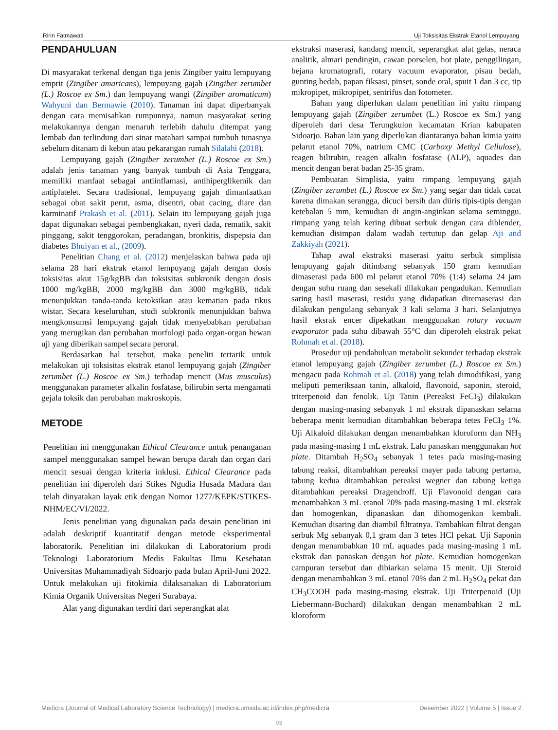Ririn Fatmawati Uji Toksisitas Ekstrak Etanol Lempuyang
PENDAHULUAN
Di masyarakat terkenal dengan tiga jenis Zingiber yaitu lempuyang emprit (Zingiber amaricans), lempuyang gajah (Zingiber zerumbet (L.) Roscoe ex Sm.) dan lempuyang wangi (Zingiber aromaticum) Wahyuni dan Bermawie (2010). Tanaman ini dapat diperbanyak dengan cara memisahkan rumpunnya, namun masyarakat sering melakukannya dengan menaruh terlebih dahulu ditempat yang lembab dan terlindung dari sinar matahari sampai tumbuh tunasnya sebelum ditanam di kebun atau pekarangan rumah Silalahi (2018).
Lempuyang gajah (Zingiber zerumbet (L.) Roscoe ex Sm.) adalah jenis tanaman yang banyak tumbuh di Asia Tenggara, memiliki manfaat sebagai antiinflamasi, antihiperglikemik dan antiplatelet. Secara tradisional, lempuyang gajah dimanfaatkan sebagai obat sakit perut, asma, disentri, obat cacing, diare dan karminatif Prakash et al. (2011). Selain itu lempuyang gajah juga dapat digunakan sebagai pembengkakan, nyeri dada, rematik, sakit pinggang, sakit tenggorokan, peradangan, bronkitis, dispepsia dan diabetes Bhuiyan et al., (2009).
Penelitian Chang et al. (2012) menjelaskan bahwa pada uji selama 28 hari ekstrak etanol lempuyang gajah dengan dosis toksisitas akut 15g/kgBB dan toksisitas subkronik dengan dosis 1000 mg/kgBB, 2000 mg/kgBB dan 3000 mg/kgBB, tidak menunjukkan tanda-tanda ketoksikan atau kematian pada tikus wistar. Secara keseluruhan, studi subkronik menunjukkan bahwa mengkonsumsi lempuyang gajah tidak menyebabkan perubahan yang merugikan dan perubahan morfologi pada organ-organ hewan uji yang diberikan sampel secara peroral.
Berdasarkan hal tersebut, maka peneliti tertarik untuk melakukan uji toksisitas ekstrak etanol lempuyang gajah (Zingiber zerumbet (L.) Roscoe ex Sm.) terhadap mencit (Mus musculus) menggunakan parameter alkalin fosfatase, bilirubin serta mengamati gejala toksik dan perubahan makroskopis.
METODE
Penelitian ini menggunakan Ethical Clearance untuk penanganan sampel menggunakan sampel hewan berupa darah dan organ dari mencit sesuai dengan kriteria inklusi. Ethical Clearance pada penelitian ini diperoleh dari Stikes Ngudia Husada Madura dan telah dinyatakan layak etik dengan Nomor 1277/KEPK/STIKES-NHM/EC/VI/2022.
Jenis penelitian yang digunakan pada desain penelitian ini adalah deskriptif kuantitatif dengan metode eksperimental laboratorik. Penelitian ini dilakukan di Laboratorium prodi Teknologi Laboratorium Medis Fakultas Ilmu Kesehatan Universitas Muhammadiyah Sidoarjo pada bulan April-Juni 2022. Untuk melakukan uji fitokimia dilaksanakan di Laboratorium Kimia Organik Universitas Negeri Surabaya.
Alat yang digunakan terdiri dari seperangkat alat
ekstraksi maserasi, kandang mencit, seperangkat alat gelas, neraca analitik, almari pendingin, cawan porselen, hot plate, penggilingan, bejana kromatografi, rotary vacuum evaporator, pisau bedah, gunting bedah, papan fiksasi, pinset, sonde oral, spuit 1 dan 3 cc, tip mikropipet, mikropipet, sentrifus dan fotometer.
Bahan yang diperlukan dalam penelitian ini yaitu rimpang lempuyang gajah (Zingiber zerumbet (L.) Roscoe ex Sm.) yang diperoleh dari desa Terungkulon kecamatan Krian kabupaten Sidoarjo. Bahan lain yang diperlukan diantaranya bahan kimia yaitu pelarut etanol 70%, natrium CMC (Carboxy Methyl Cellulose), reagen bilirubin, reagen alkalin fosfatase (ALP), aquades dan mencit dengan berat badan 25-35 gram.
Pembuatan Simplisia, yaitu rimpang lempuyang gajah (Zingiber zerumbet (L.) Roscoe ex Sm.) yang segar dan tidak cacat karena dimakan serangga, dicuci bersih dan diiris tipis-tipis dengan ketebalan 5 mm, kemudian di angin-anginkan selama seminggu. rimpang yang telah kering dibuat serbuk dengan cara diblender, kemudian disimpan dalam wadah tertutup dan gelap Aji and Zakkiyah (2021).
Tahap awal ekstraksi maserasi yaitu serbuk simplisia lempuyang gajah ditimbang sebanyak 150 gram kemudian dimaserasi pada 600 ml pelarut etanol 70% (1:4) selama 24 jam dengan suhu ruang dan sesekali dilakukan pengadukan. Kemudian saring hasil maserasi, residu yang didapatkan diremaserasi dan dilakukan pengulang sebanyak 3 kali selama 3 hari. Selanjutnya hasil eksrak encer dipekatkan menggunakan rotary vacuum evaporator pada suhu dibawah 55°C dan diperoleh ekstrak pekat Rohmah et al. (2018).
Prosedur uji pendahuluan metabolit sekunder terhadap ekstrak etanol lempuyang gajah (Zingiber zerumbet (L.) Roscoe ex Sm.) mengacu pada Rohmah et al. (2018) yang telah dimodifikasi, yang meliputi pemeriksaan tanin, alkaloid, flavonoid, saponin, steroid, triterpenoid dan fenolik. Uji Tanin (Pereaksi FeCI<sub>3</sub>) dilakukan dengan masing-masing sebanyak 1 ml ekstrak dipanaskan selama beberapa menit kemudian ditambahkan beberapa tetes FeCI<sub>3</sub> 1%. Uji Alkaloid dilakukan dengan menambahkan kloroform dan NH<sub>3</sub> pada masing-masing 1 mL ekstrak. Lalu panaskan menggunakan hot plate. Ditambah H<sub>2</sub>SO<sub>4</sub> sebanyak 1 tetes pada masing-masing tabung reaksi, ditambahkan pereaksi mayer pada tabung pertama, tabung kedua ditambahkan pereaksi wegner dan tabung ketiga ditambahkan pereaksi Dragendroff. Uji Flavonoid dengan cara menambahkan 3 mL etanol 70% pada masing-masing 1 mL ekstrak dan homogenkan, dipanaskan dan dihomogenkan kembali. Kemudian disaring dan diambil filtratnya. Tambahkan filtrat dengan serbuk Mg sebanyak 0,1 gram dan 3 tetes HCl pekat. Uji Saponin dengan menambahkan 10 mL aquades pada masing-masing 1 mL ekstrak dan panaskan dengan hot plate. Kemudian homogenkan campuran tersebut dan dibiarkan selama 15 menit. Uji Steroid dengan menambahkan 3 mL etanol 70% dan 2 mL H<sub>2</sub>SO<sub>4</sub> pekat dan CH<sub>3</sub>COOH pada masing-masing ekstrak. Uji Triterpenoid (Uji Liebermann-Buchard) dilakukan dengan menambahkan 2 mL kloroform
Medicra (Journal of Medical Laboratory Science Technology) | medicra.umsida.ac.id/index.php/medicra Desember 2022 | Volume 5 | Issue 2
93